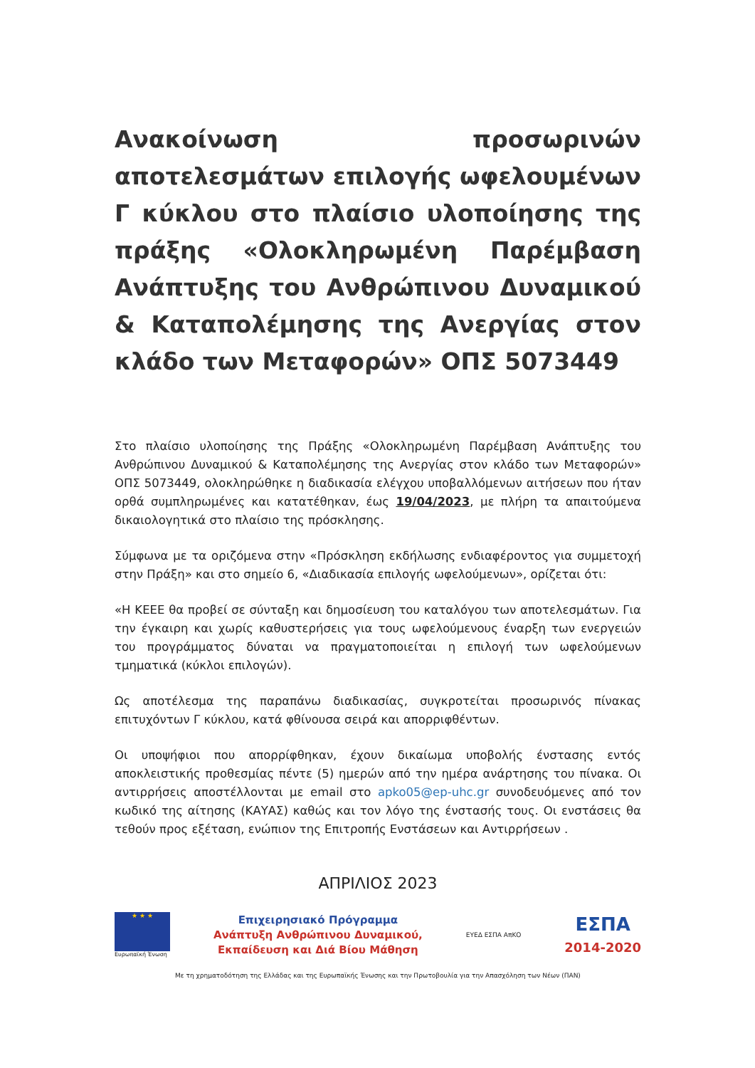Ανακοίνωση προσωρινών αποτελεσμάτων επιλογής ωφελουμένων Γ κύκλου στο πλαίσιο υλοποίησης της πράξης «Ολοκληρωμένη Παρέμβαση Ανάπτυξης του Ανθρώπινου Δυναμικού & Καταπολέμησης της Ανεργίας στον κλάδο των Μεταφορών» ΟΠΣ 5073449
Στο πλαίσιο υλοποίησης της Πράξης «Ολοκληρωμένη Παρέμβαση Ανάπτυξης του Ανθρώπινου Δυναμικού & Καταπολέμησης της Ανεργίας στον κλάδο των Μεταφορών» ΟΠΣ 5073449, ολοκληρώθηκε η διαδικασία ελέγχου υποβαλλόμενων αιτήσεων που ήταν ορθά συμπληρωμένες και κατατέθηκαν, έως 19/04/2023, με πλήρη τα απαιτούμενα δικαιολογητικά στο πλαίσιο της πρόσκλησης.
Σύμφωνα με τα οριζόμενα στην «Πρόσκληση εκδήλωσης ενδιαφέροντος για συμμετοχή στην Πράξη» και στο σημείο 6, «Διαδικασία επιλογής ωφελούμενων», ορίζεται ότι:
«Η ΚΕΕΕ θα προβεί σε σύνταξη και δημοσίευση του καταλόγου των αποτελεσμάτων. Για την έγκαιρη και χωρίς καθυστερήσεις για τους ωφελούμενους έναρξη των ενεργειών του προγράμματος δύναται να πραγματοποιείται η επιλογή των ωφελούμενων τμηματικά (κύκλοι επιλογών).
Ως αποτέλεσμα της παραπάνω διαδικασίας, συγκροτείται προσωρινός πίνακας επιτυχόντων Γ κύκλου, κατά φθίνουσα σειρά και απορριφθέντων.
Οι υποψήφιοι που απορρίφθηκαν, έχουν δικαίωμα υποβολής ένστασης εντός αποκλειστικής προθεσμίας πέντε (5) ημερών από την ημέρα ανάρτησης του πίνακα. Οι αντιρρήσεις αποστέλλονται με email στο apko05@ep-uhc.gr συνοδευόμενες από τον κωδικό της αίτησης (ΚΑΥΑΣ) καθώς και τον λόγο της ένστασής τους. Οι ενστάσεις θα τεθούν προς εξέταση, ενώπιον της Επιτροπής Ενστάσεων και Αντιρρήσεων .
ΑΠΡΙΛΙΟΣ 2023
★ ★ ★
Ευρωπαϊκή Ένωση
Επιχειρησιακό Πρόγραμμα
Ανάπτυξη Ανθρώπινου Δυναμικού,
Εκπαίδευση και Διά Βίου Μάθηση
ΕΥΕΔ ΕΣΠΑ ΑπΚΟ
ΕΣΠΑ
2014-2020
Με τη χρηματοδότηση της Ελλάδας και της Ευρωπαϊκής Ένωσης και την Πρωτοβουλία για την Απασχόληση των Νέων (ΠΑΝ)